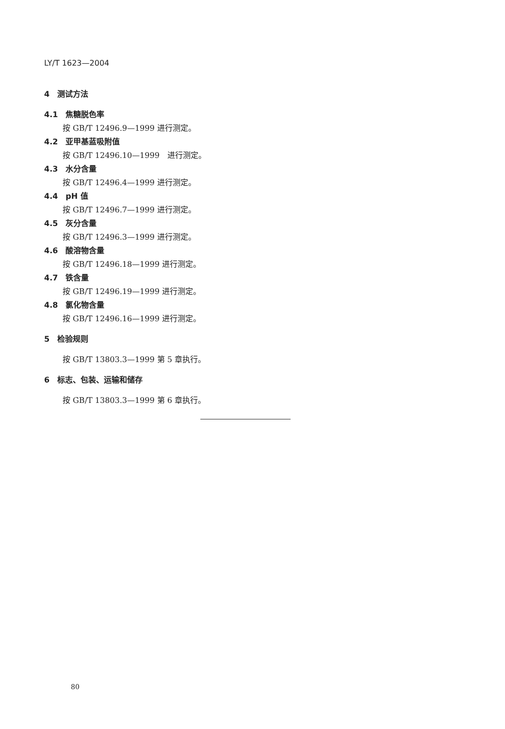LY/T 1623—2004
4　测试方法
4.1　焦糖脱色率
按 GB/T 12496.9—1999 进行测定。
4.2　亚甲基蓝吸附值
按 GB/T 12496.10—1999　进行测定。
4.3　水分含量
按 GB/T 12496.4—1999 进行测定。
4.4　pH 值
按 GB/T 12496.7—1999 进行测定。
4.5　灰分含量
按 GB/T 12496.3—1999 进行测定。
4.6　酸溶物含量
按 GB/T 12496.18—1999 进行测定。
4.7　铁含量
按 GB/T 12496.19—1999 进行测定。
4.8　氯化物含量
按 GB/T 12496.16—1999 进行测定。
5　检验规则
按 GB/T 13803.3—1999 第 5 章执行。
6　标志、包装、运输和储存
按 GB/T 13803.3—1999 第 6 章执行。
80